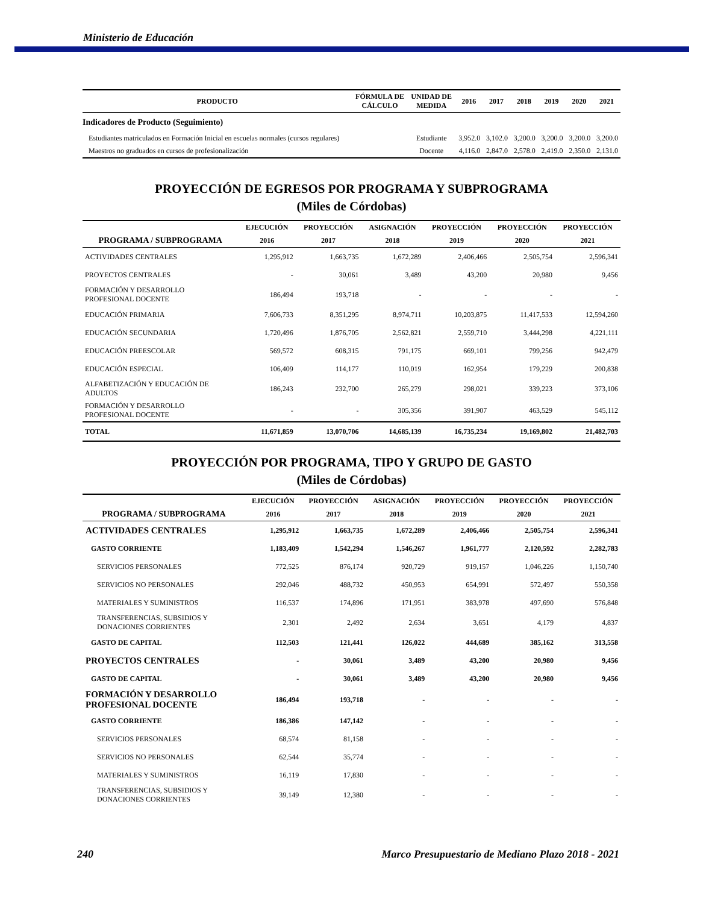Ministerio de Educación
| PRODUCTO | FÓRMULA DE CÁLCULO | UNIDAD DE MEDIDA | 2016 | 2017 | 2018 | 2019 | 2020 | 2021 |
| --- | --- | --- | --- | --- | --- | --- | --- | --- |
| Indicadores de Producto (Seguimiento) | | | | | | | | |
| Estudiantes matriculados en Formación Inicial en escuelas normales (cursos regulares) | | Estudiante | 3,952.0 | 3,102.0 | 3,200.0 | 3,200.0 | 3,200.0 | 3,200.0 |
| Maestros no graduados en cursos de profesionalización | | Docente | 4,116.0 | 2,847.0 | 2,578.0 | 2,419.0 | 2,350.0 | 2,131.0 |
PROYECCIÓN DE EGRESOS POR PROGRAMA Y SUBPROGRAMA
(Miles de Córdobas)
| | EJECUCIÓN | PROYECCIÓN | ASIGNACIÓN | PROYECCIÓN | PROYECCIÓN | PROYECCIÓN |
| --- | --- | --- | --- | --- | --- | --- |
| PROGRAMA / SUBPROGRAMA | 2016 | 2017 | 2018 | 2019 | 2020 | 2021 |
| ACTIVIDADES CENTRALES | 1,295,912 | 1,663,735 | 1,672,289 | 2,406,466 | 2,505,754 | 2,596,341 |
| PROYECTOS CENTRALES | - | 30,061 | 3,489 | 43,200 | 20,980 | 9,456 |
| FORMACIÓN Y DESARROLLO PROFESIONAL DOCENTE | 186,494 | 193,718 | - | - | - | - |
| EDUCACIÓN PRIMARIA | 7,606,733 | 8,351,295 | 8,974,711 | 10,203,875 | 11,417,533 | 12,594,260 |
| EDUCACIÓN SECUNDARIA | 1,720,496 | 1,876,705 | 2,562,821 | 2,559,710 | 3,444,298 | 4,221,111 |
| EDUCACIÓN PREESCOLAR | 569,572 | 608,315 | 791,175 | 669,101 | 799,256 | 942,479 |
| EDUCACIÓN ESPECIAL | 106,409 | 114,177 | 110,019 | 162,954 | 179,229 | 200,838 |
| ALFABETIZACIÓN Y EDUCACIÓN DE ADULTOS | 186,243 | 232,700 | 265,279 | 298,021 | 339,223 | 373,106 |
| FORMACIÓN Y DESARROLLO PROFESIONAL DOCENTE | - | - | 305,356 | 391,907 | 463,529 | 545,112 |
| TOTAL | 11,671,859 | 13,070,706 | 14,685,139 | 16,735,234 | 19,169,802 | 21,482,703 |
PROYECCIÓN POR PROGRAMA, TIPO Y GRUPO DE GASTO
(Miles de Córdobas)
| | EJECUCIÓN | PROYECCIÓN | ASIGNACIÓN | PROYECCIÓN | PROYECCIÓN | PROYECCIÓN |
| --- | --- | --- | --- | --- | --- | --- |
| PROGRAMA / SUBPROGRAMA | 2016 | 2017 | 2018 | 2019 | 2020 | 2021 |
| ACTIVIDADES CENTRALES | 1,295,912 | 1,663,735 | 1,672,289 | 2,406,466 | 2,505,754 | 2,596,341 |
| GASTO CORRIENTE | 1,183,409 | 1,542,294 | 1,546,267 | 1,961,777 | 2,120,592 | 2,282,783 |
| SERVICIOS PERSONALES | 772,525 | 876,174 | 920,729 | 919,157 | 1,046,226 | 1,150,740 |
| SERVICIOS NO PERSONALES | 292,046 | 488,732 | 450,953 | 654,991 | 572,497 | 550,358 |
| MATERIALES Y SUMINISTROS | 116,537 | 174,896 | 171,951 | 383,978 | 497,690 | 576,848 |
| TRANSFERENCIAS, SUBSIDIOS Y DONACIONES CORRIENTES | 2,301 | 2,492 | 2,634 | 3,651 | 4,179 | 4,837 |
| GASTO DE CAPITAL | 112,503 | 121,441 | 126,022 | 444,689 | 385,162 | 313,558 |
| PROYECTOS CENTRALES | - | 30,061 | 3,489 | 43,200 | 20,980 | 9,456 |
| GASTO DE CAPITAL | - | 30,061 | 3,489 | 43,200 | 20,980 | 9,456 |
| FORMACIÓN Y DESARROLLO PROFESIONAL DOCENTE | 186,494 | 193,718 | - | - | - | - |
| GASTO CORRIENTE | 186,386 | 147,142 | - | - | - | - |
| SERVICIOS PERSONALES | 68,574 | 81,158 | - | - | - | - |
| SERVICIOS NO PERSONALES | 62,544 | 35,774 | - | - | - | - |
| MATERIALES Y SUMINISTROS | 16,119 | 17,830 | - | - | - | - |
| TRANSFERENCIAS, SUBSIDIOS Y DONACIONES CORRIENTES | 39,149 | 12,380 | - | - | - | - |
240 Marco Presupuestario de Mediano Plazo 2018 - 2021